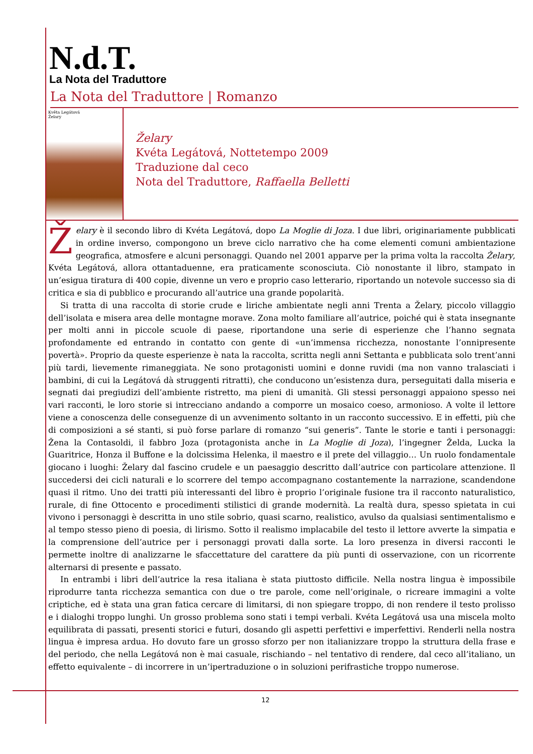N.d.T.
La Nota del Traduttore
La Nota del Traduttore | Romanzo
Květa Legátová
Želary
Želary
Kvéta Legátová, Nottetempo 2009
Traduzione dal ceco
Nota del Traduttore, Raffaella Belletti
Želary è il secondo libro di Kvéta Legátová, dopo La Moglie di Joza. I due libri, originariamente pubblicati in ordine inverso, compongono un breve ciclo narrativo che ha come elementi comuni ambientazione geografica, atmosfere e alcuni personaggi. Quando nel 2001 apparve per la prima volta la raccolta Želary, Kvéta Legátová, allora ottantaduenne, era praticamente sconosciuta. Ciò nonostante il libro, stampato in un’esigua tiratura di 400 copie, divenne un vero e proprio caso letterario, riportando un notevole successo sia di critica e sia di pubblico e procurando all’autrice una grande popolarità.
Si tratta di una raccolta di storie crude e liriche ambientate negli anni Trenta a Želary, piccolo villaggio dell’isolata e misera area delle montagne morave. Zona molto familiare all’autrice, poiché qui è stata insegnante per molti anni in piccole scuole di paese, riportandone una serie di esperienze che l’hanno segnata profondamente ed entrando in contatto con gente di «un’immensa ricchezza, nonostante l’onnipresente povertà». Proprio da queste esperienze è nata la raccolta, scritta negli anni Settanta e pubblicata solo trent’anni più tardi, lievemente rimaneggiata. Ne sono protagonisti uomini e donne ruvidi (ma non vanno tralasciati i bambini, di cui la Legátová dà struggenti ritratti), che conducono un’esistenza dura, perseguitati dalla miseria e segnati dai pregiudizi dell’ambiente ristretto, ma pieni di umanità. Gli stessi personaggi appaiono spesso nei vari racconti, le loro storie si intrecciano andando a comporre un mosaico coeso, armonioso. A volte il lettore viene a conoscenza delle conseguenze di un avvenimento soltanto in un racconto successivo. E in effetti, più che di composizioni a sé stanti, si può forse parlare di romanzo “sui generis”. Tante le storie e tanti i personaggi: Žena la Contasoldi, il fabbro Joza (protagonista anche in La Moglie di Joza), l’ingegner Želda, Lucka la Guaritrice, Honza il Buffone e la dolcissima Helenka, il maestro e il prete del villaggio… Un ruolo fondamentale giocano i luoghi: Želary dal fascino crudele e un paesaggio descritto dall’autrice con particolare attenzione. Il succedersi dei cicli naturali e lo scorrere del tempo accompagnano costantemente la narrazione, scandendone quasi il ritmo. Uno dei tratti più interessanti del libro è proprio l’originale fusione tra il racconto naturalistico, rurale, di fine Ottocento e procedimenti stilistici di grande modernità. La realtà dura, spesso spietata in cui vivono i personaggi è descritta in uno stile sobrio, quasi scarno, realistico, avulso da qualsiasi sentimentalismo e al tempo stesso pieno di poesia, di lirismo. Sotto il realismo implacabile del testo il lettore avverte la simpatia e la comprensione dell’autrice per i personaggi provati dalla sorte. La loro presenza in diversi racconti le permette inoltre di analizzarne le sfaccettature del carattere da più punti di osservazione, con un ricorrente alternarsi di presente e passato.
In entrambi i libri dell’autrice la resa italiana è stata piuttosto difficile. Nella nostra lingua è impossibile riprodurre tanta ricchezza semantica con due o tre parole, come nell’originale, o ricreare immagini a volte criptiche, ed è stata una gran fatica cercare di limitarsi, di non spiegare troppo, di non rendere il testo prolisso e i dialoghi troppo lunghi. Un grosso problema sono stati i tempi verbali. Kvéta Legátová usa una miscela molto equilibrata di passati, presenti storici e futuri, dosando gli aspetti perfettivi e imperfettivi. Renderli nella nostra lingua è impresa ardua. Ho dovuto fare un grosso sforzo per non italianizzare troppo la struttura della frase e del periodo, che nella Legátová non è mai casuale, rischiando – nel tentativo di rendere, dal ceco all’italiano, un effetto equivalente – di incorrere in un’ipertraduzione o in soluzioni perifrastiche troppo numerose.
12